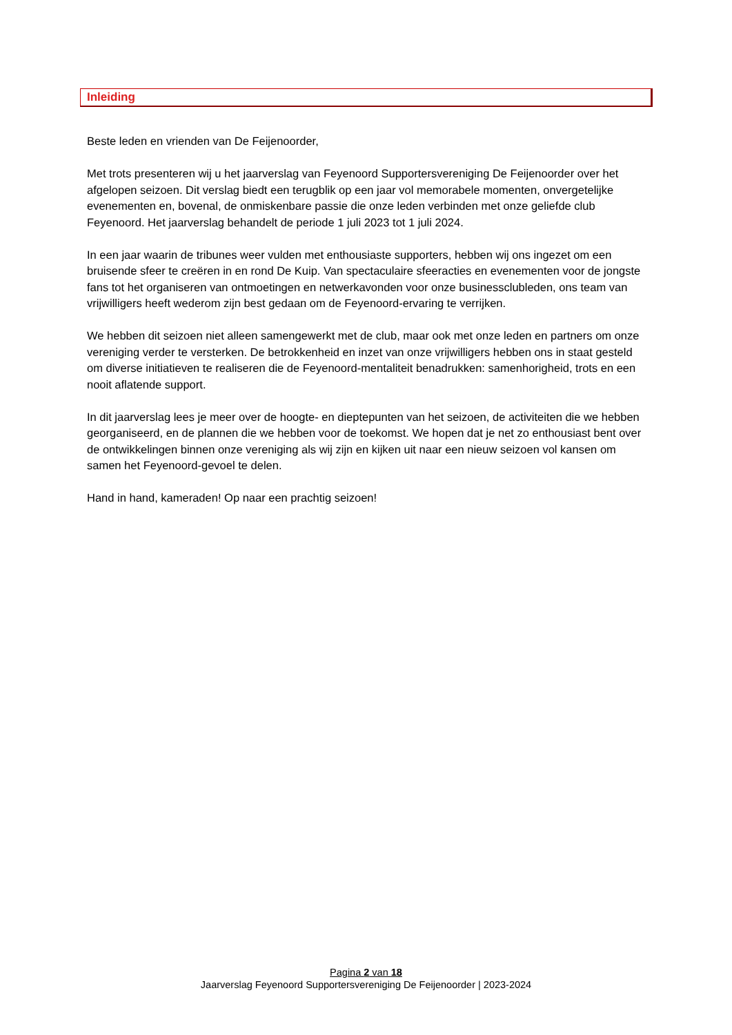Inleiding
Beste leden en vrienden van De Feijenoorder,
Met trots presenteren wij u het jaarverslag van Feyenoord Supportersvereniging De Feijenoorder over het afgelopen seizoen. Dit verslag biedt een terugblik op een jaar vol memorabele momenten, onvergetelijke evenementen en, bovenal, de onmiskenbare passie die onze leden verbinden met onze geliefde club Feyenoord. Het jaarverslag behandelt de periode 1 juli 2023 tot 1 juli 2024.
In een jaar waarin de tribunes weer vulden met enthousiaste supporters, hebben wij ons ingezet om een bruisende sfeer te creëren in en rond De Kuip. Van spectaculaire sfeeracties en evenementen voor de jongste fans tot het organiseren van ontmoetingen en netwerkavonden voor onze businessclubleden, ons team van vrijwilligers heeft wederom zijn best gedaan om de Feyenoord-ervaring te verrijken.
We hebben dit seizoen niet alleen samengewerkt met de club, maar ook met onze leden en partners om onze vereniging verder te versterken. De betrokkenheid en inzet van onze vrijwilligers hebben ons in staat gesteld om diverse initiatieven te realiseren die de Feyenoord-mentaliteit benadrukken: samenhorigheid, trots en een nooit aflatende support.
In dit jaarverslag lees je meer over de hoogte- en dieptepunten van het seizoen, de activiteiten die we hebben georganiseerd, en de plannen die we hebben voor de toekomst. We hopen dat je net zo enthousiast bent over de ontwikkelingen binnen onze vereniging als wij zijn en kijken uit naar een nieuw seizoen vol kansen om samen het Feyenoord-gevoel te delen.
Hand in hand, kameraden! Op naar een prachtig seizoen!
Pagina 2 van 18
Jaarverslag Feyenoord Supportersvereniging De Feijenoorder | 2023-2024